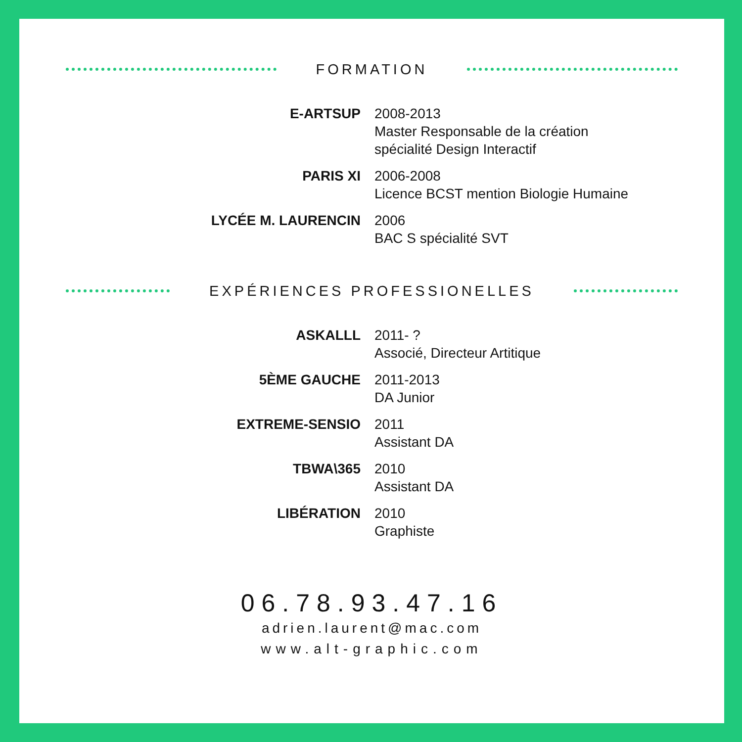FORMATION
| E-ARTSUP | 2008-2013 Master Responsable de la création spécialité Design Interactif |
| PARIS XI | 2006-2008 Licence BCST mention Biologie Humaine |
| LYCÉE M. LAURENCIN | 2006 BAC S spécialité SVT |
EXPÉRIENCES PROFESSIONELLES
| ASKALLL | 2011- ? Associé, Directeur Artitique |
| 5ÈME GAUCHE | 2011-2013 DA Junior |
| EXTREME-SENSIO | 2011 Assistant DA |
| TBWA\365 | 2010 Assistant DA |
| LIBÉRATION | 2010 Graphiste |
06.78.93.47.16
adrien.laurent@mac.com
www.alt-graphic.com